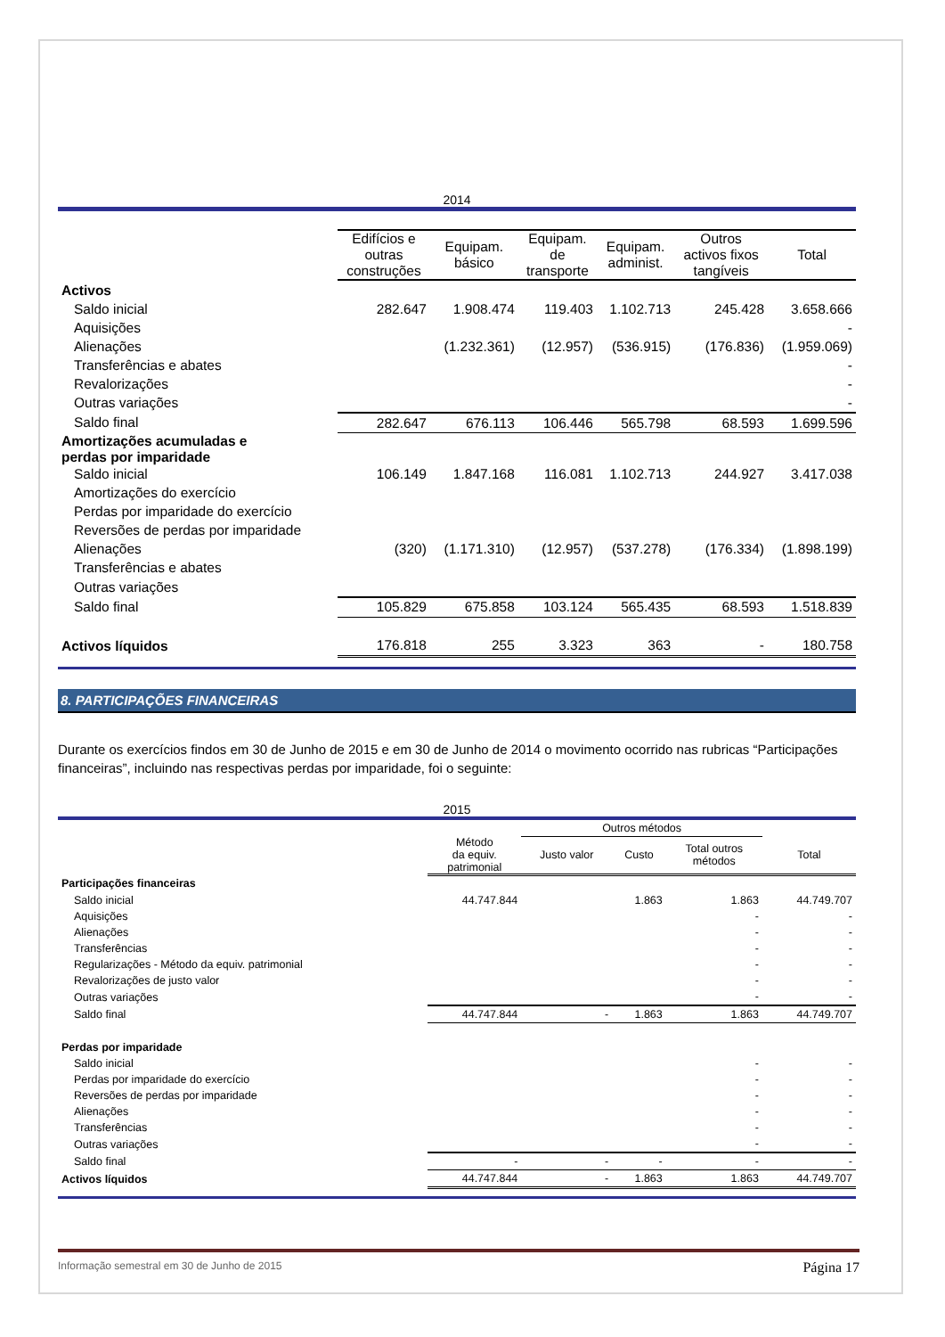2014
| | Edifícios e outras construções | Equipam. básico | Equipam. de transporte | Equipam. administ. | Outros activos fixos tangíveis | Total |
| --- | --- | --- | --- | --- | --- | --- |
| Activos | | | | | | |
| Saldo inicial | 282.647 | 1.908.474 | 119.403 | 1.102.713 | 245.428 | 3.658.666 |
| Aquisições | | | | | | - |
| Alienações | | (1.232.361) | (12.957) | (536.915) | (176.836) | (1.959.069) |
| Transferências e abates | | | | | | - |
| Revalorizações | | | | | | - |
| Outras variações | | | | | | - |
| Saldo final | 282.647 | 676.113 | 106.446 | 565.798 | 68.593 | 1.699.596 |
| Amortizações acumuladas e perdas por imparidade | | | | | | |
| Saldo inicial | 106.149 | 1.847.168 | 116.081 | 1.102.713 | 244.927 | 3.417.038 |
| Amortizações do exercício | | | | | | |
| Perdas por imparidade do exercício | | | | | | |
| Reversões de perdas por imparidade | | | | | | |
| Alienações | (320) | (1.171.310) | (12.957) | (537.278) | (176.334) | (1.898.199) |
| Transferências e abates | | | | | | |
| Outras variações | | | | | | |
| Saldo final | 105.829 | 675.858 | 103.124 | 565.435 | 68.593 | 1.518.839 |
| Activos líquidos | 176.818 | 255 | 3.323 | 363 | - | 180.758 |
8. PARTICIPAÇÕES FINANCEIRAS
Durante os exercícios findos em 30 de Junho de 2015 e em 30 de Junho de 2014 o movimento ocorrido nas rubricas “Participações financeiras”, incluindo nas respectivas perdas por imparidade, foi o seguinte:
2015
| | | Outros métodos | | | |
| --- | --- | --- | --- | --- | --- |
| | Método da equiv. patrimonial | Justo valor | Custo | Total outros métodos | Total |
| Participações financeiras | | | | | |
| Saldo inicial | 44.747.844 | | 1.863 | 1.863 | 44.749.707 |
| Aquisições | | | | - | - |
| Alienações | | | | - | - |
| Transferências | | | | - | - |
| Regularizações - Método da equiv. patrimonial | | | | - | - |
| Revalorizações de justo valor | | | | - | - |
| Outras variações | | | | - | - |
| Saldo final | 44.747.844 | - | 1.863 | 1.863 | 44.749.707 |
| Perdas por imparidade | | | | | |
| Saldo inicial | | | | - | - |
| Perdas por imparidade do exercício | | | | - | - |
| Reversões de perdas por imparidade | | | | - | - |
| Alienações | | | | - | - |
| Transferências | | | | - | - |
| Outras variações | | | | - | - |
| Saldo final | - | - | - | - | - |
| Activos líquidos | 44.747.844 | - | 1.863 | 1.863 | 44.749.707 |
Informação semestral em 30 de Junho de 2015 Página 17